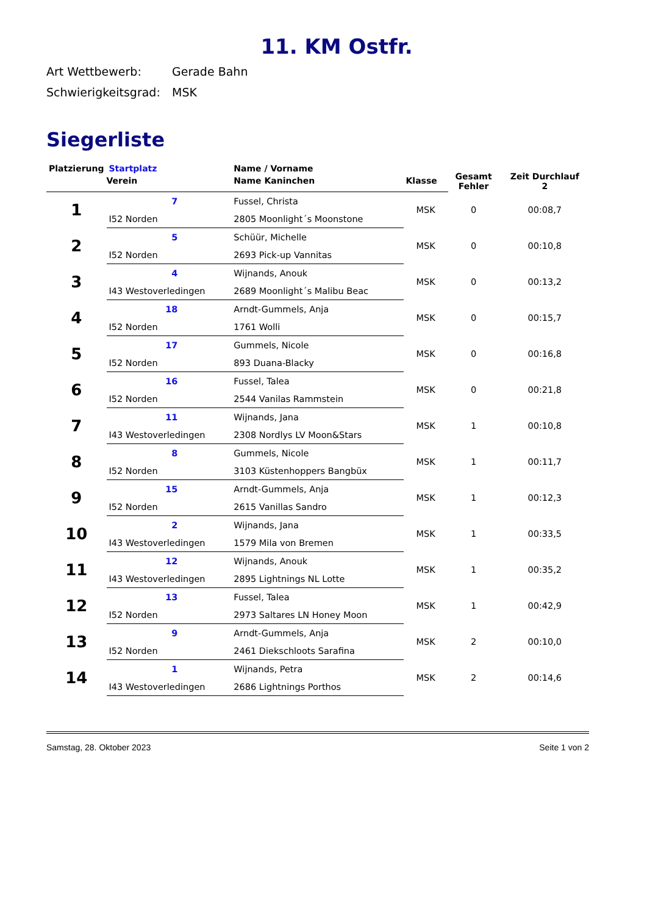11. KM Ostfr.
Art Wettbewerb: Gerade Bahn
Schwierigkeitsgrad: MSK
Siegerliste
| Platzierung | Startplatz | Name / Vorname | | Gesamt Fehler | Zeit Durchlauf 2 |
| --- | --- | --- | --- | --- | --- |
| | Verein | Name Kaninchen | Klasse | | |
| 1 | 7 | Fussel, Christa | MSK | 0 | 00:08,7 |
| | I52 Norden | 2805 Moonlight´s Moonstone | | | |
| 2 | 5 | Schüür, Michelle | MSK | 0 | 00:10,8 |
| | I52 Norden | 2693 Pick-up Vannitas | | | |
| 3 | 4 | Wijnands, Anouk | MSK | 0 | 00:13,2 |
| | I43 Westoverledingen | 2689 Moonlight´s Malibu Beac | | | |
| 4 | 18 | Arndt-Gummels, Anja | MSK | 0 | 00:15,7 |
| | I52 Norden | 1761 Wolli | | | |
| 5 | 17 | Gummels, Nicole | MSK | 0 | 00:16,8 |
| | I52 Norden | 893 Duana-Blacky | | | |
| 6 | 16 | Fussel, Talea | MSK | 0 | 00:21,8 |
| | I52 Norden | 2544 Vanilas Rammstein | | | |
| 7 | 11 | Wijnands, Jana | MSK | 1 | 00:10,8 |
| | I43 Westoverledingen | 2308 Nordlys LV Moon&Stars | | | |
| 8 | 8 | Gummels, Nicole | MSK | 1 | 00:11,7 |
| | I52 Norden | 3103 Küstenhoppers Bangbüx | | | |
| 9 | 15 | Arndt-Gummels, Anja | MSK | 1 | 00:12,3 |
| | I52 Norden | 2615 Vanillas Sandro | | | |
| 10 | 2 | Wijnands, Jana | MSK | 1 | 00:33,5 |
| | I43 Westoverledingen | 1579 Mila von Bremen | | | |
| 11 | 12 | Wijnands, Anouk | MSK | 1 | 00:35,2 |
| | I43 Westoverledingen | 2895 Lightnings NL Lotte | | | |
| 12 | 13 | Fussel, Talea | MSK | 1 | 00:42,9 |
| | I52 Norden | 2973 Saltares LN Honey Moon | | | |
| 13 | 9 | Arndt-Gummels, Anja | MSK | 2 | 00:10,0 |
| | I52 Norden | 2461 Diekschloots Sarafina | | | |
| 14 | 1 | Wijnands, Petra | MSK | 2 | 00:14,6 |
| | I43 Westoverledingen | 2686 Lightnings Porthos | | | |
Samstag, 28. Oktober 2023 Seite 1 von 2